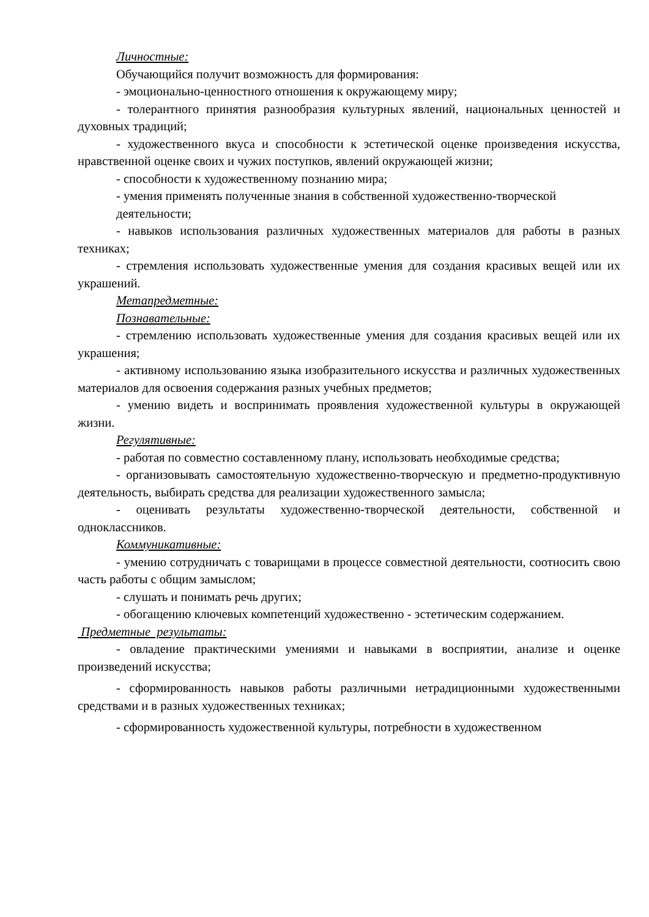Личностные:
Обучающийся получит возможность для формирования:
- эмоционально-ценностного отношения к окружающему миру;
- толерантного принятия разнообразия культурных явлений, национальных ценностей и духовных традиций;
- художественного вкуса и способности к эстетической оценке произведения искусства, нравственной оценке своих и чужих поступков, явлений окружающей жизни;
- способности к художественному познанию мира;
- умения применять полученные знания в собственной художественно-творческой
деятельности;
- навыков использования различных художественных материалов для работы в разных техниках;
- стремления использовать художественные умения для создания красивых вещей или их украшений.
Метапредметные:
Познавательные:
- стремлению использовать художественные умения для создания красивых вещей или их украшения;
- активному использованию языка изобразительного искусства и различных художественных материалов для освоения содержания разных учебных предметов;
- умению видеть и воспринимать проявления художественной культуры в окружающей жизни.
Регулятивные:
- работая по совместно составленному плану, использовать необходимые средства;
- организовывать самостоятельную художественно-творческую и предметно-продуктивную деятельность, выбирать средства для реализации художественного замысла;
- оценивать результаты художественно-творческой деятельности, собственной и одноклассников.
Коммуникативные:
- умению сотрудничать с товарищами в процессе совместной деятельности, соотносить свою часть работы с общим замыслом;
- слушать и понимать речь других;
- обогащению ключевых компетенций художественно - эстетическим содержанием.
Предметные результаты:
- овладение практическими умениями и навыками в восприятии, анализе и оценке произведений искусства;
- сформированность навыков работы различными нетрадиционными художественными средствами и в разных художественных техниках;
- сформированность художественной культуры, потребности в художественном